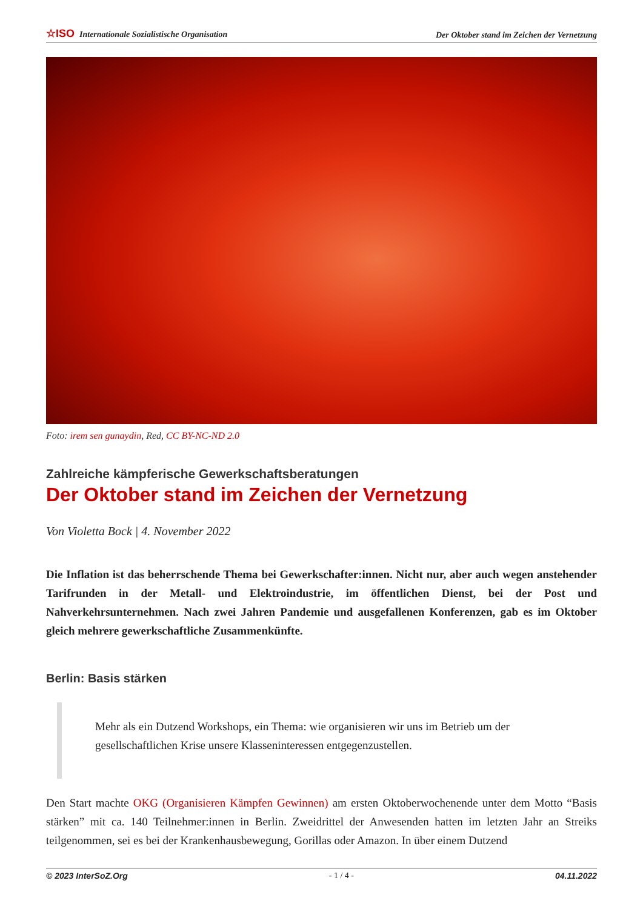☆ISO Internationale Sozialistische Organisation Der Oktober stand im Zeichen der Vernetzung
Foto: irem sen gunaydin, Red, CC BY-NC-ND 2.0
Zahlreiche kämpferische Gewerkschaftsberatungen
Der Oktober stand im Zeichen der Vernetzung
Von Violetta Bock | 4. November 2022
Die Inflation ist das beherrschende Thema bei Gewerkschafter:innen. Nicht nur, aber auch wegen anstehender Tarifrunden in der Metall- und Elektroindustrie, im öffentlichen Dienst, bei der Post und Nahverkehrsunternehmen. Nach zwei Jahren Pandemie und ausgefallenen Konferenzen, gab es im Oktober gleich mehrere gewerkschaftliche Zusammenkünfte.
Berlin: Basis stärken
Mehr als ein Dutzend Workshops, ein Thema: wie organisieren wir uns im Betrieb um der gesellschaftlichen Krise unsere Klasseninteressen entgegenzustellen.
Den Start machte OKG (Organisieren Kämpfen Gewinnen) am ersten Oktoberwochenende unter dem Motto “Basis stärken” mit ca. 140 Teilnehmer:innen in Berlin. Zweidrittel der Anwesenden hatten im letzten Jahr an Streiks teilgenommen, sei es bei der Krankenhausbewegung, Gorillas oder Amazon. In über einem Dutzend
© 2023 InterSoZ.Org - 1 / 4 - 04.11.2022